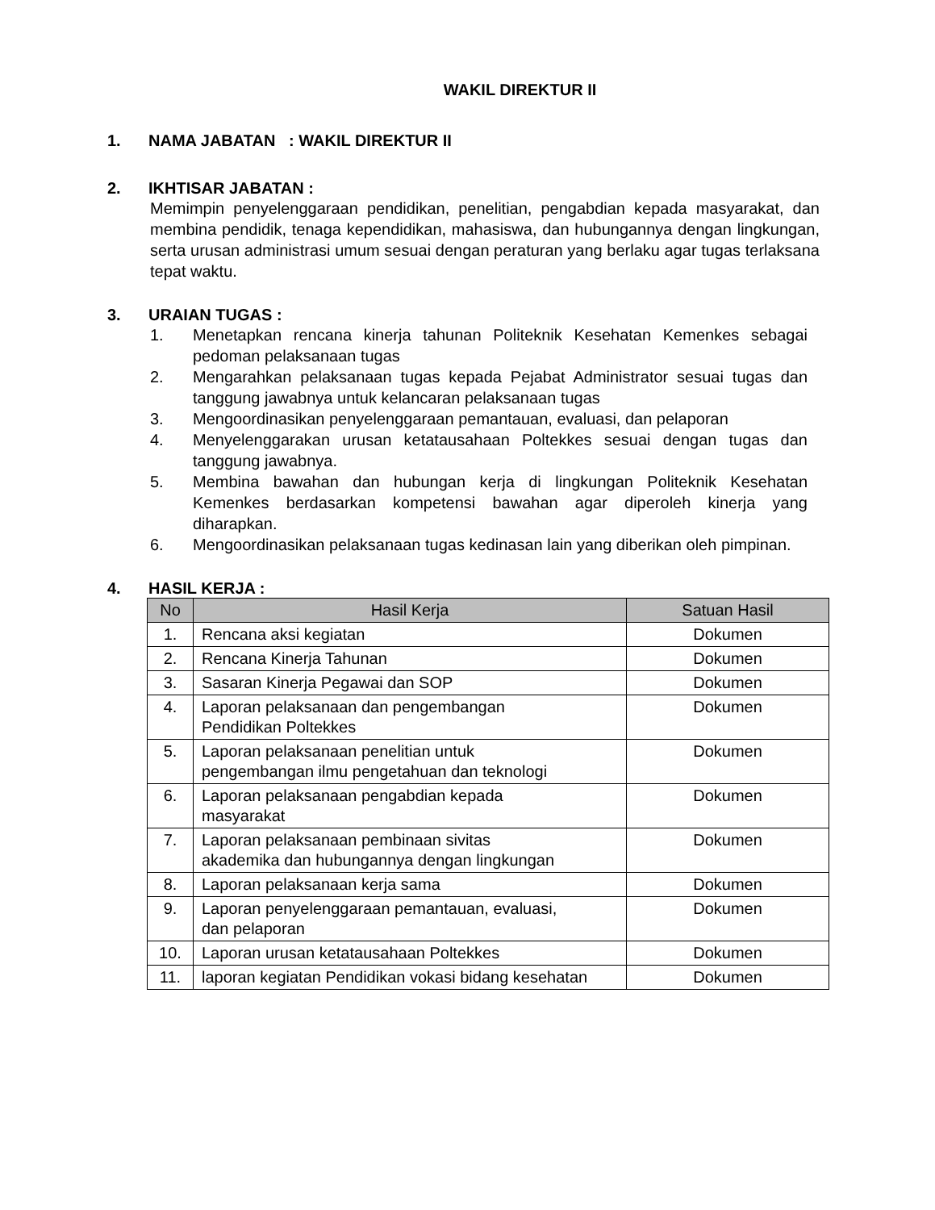WAKIL DIREKTUR II
1. NAMA JABATAN : WAKIL DIREKTUR II
2. IKHTISAR JABATAN :
Memimpin penyelenggaraan pendidikan, penelitian, pengabdian kepada masyarakat, dan membina pendidik, tenaga kependidikan, mahasiswa, dan hubungannya dengan lingkungan, serta urusan administrasi umum sesuai dengan peraturan yang berlaku agar tugas terlaksana tepat waktu.
3. URAIAN TUGAS :
1. Menetapkan rencana kinerja tahunan Politeknik Kesehatan Kemenkes sebagai pedoman pelaksanaan tugas
2. Mengarahkan pelaksanaan tugas kepada Pejabat Administrator sesuai tugas dan tanggung jawabnya untuk kelancaran pelaksanaan tugas
3. Mengoordinasikan penyelenggaraan pemantauan, evaluasi, dan pelaporan
4. Menyelenggarakan urusan ketatausahaan Poltekkes sesuai dengan tugas dan tanggung jawabnya.
5. Membina bawahan dan hubungan kerja di lingkungan Politeknik Kesehatan Kemenkes berdasarkan kompetensi bawahan agar diperoleh kinerja yang diharapkan.
6. Mengoordinasikan pelaksanaan tugas kedinasan lain yang diberikan oleh pimpinan.
4. HASIL KERJA :
| No | Hasil Kerja | Satuan Hasil |
| --- | --- | --- |
| 1. | Rencana aksi kegiatan | Dokumen |
| 2. | Rencana Kinerja Tahunan | Dokumen |
| 3. | Sasaran Kinerja Pegawai dan SOP | Dokumen |
| 4. | Laporan pelaksanaan dan pengembangan Pendidikan Poltekkes | Dokumen |
| 5. | Laporan pelaksanaan penelitian untuk pengembangan ilmu pengetahuan dan teknologi | Dokumen |
| 6. | Laporan pelaksanaan pengabdian kepada masyarakat | Dokumen |
| 7. | Laporan pelaksanaan pembinaan sivitas akademika dan hubungannya dengan lingkungan | Dokumen |
| 8. | Laporan pelaksanaan kerja sama | Dokumen |
| 9. | Laporan penyelenggaraan pemantauan, evaluasi, dan pelaporan | Dokumen |
| 10. | Laporan urusan ketatausahaan Poltekkes | Dokumen |
| 11. | laporan kegiatan Pendidikan vokasi bidang kesehatan | Dokumen |